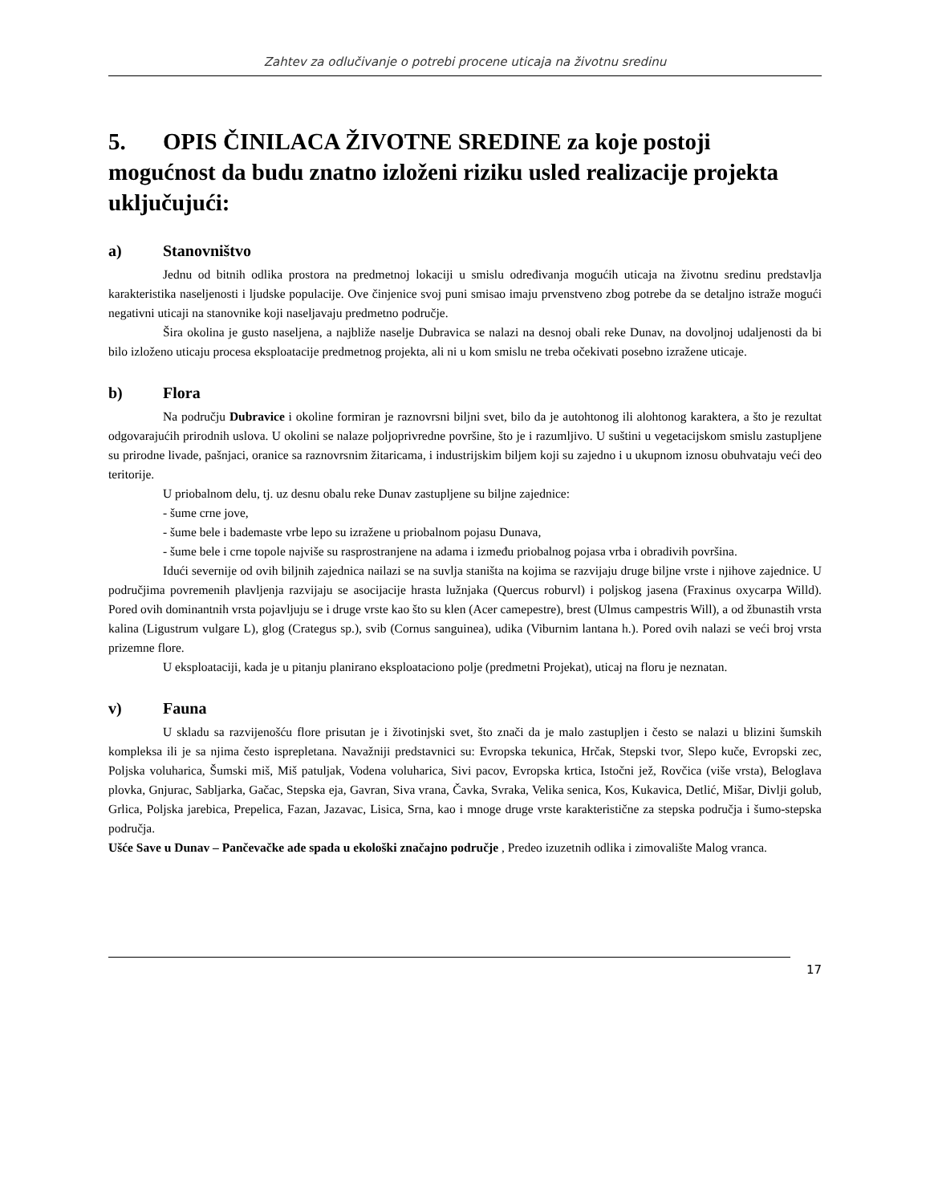Zahtev za odlučivanje o potrebi procene uticaja na životnu sredinu
5. OPIS ČINILACA ŽIVOTNE SREDINE za koje postoji mogućnost da budu znatno izloženi riziku usled realizacije projekta uključujući:
a) Stanovništvo
Jednu od bitnih odlika prostora na predmetnoj lokaciji u smislu određivanja mogućih uticaja na životnu sredinu predstavlja karakteristika naseljenosti i ljudske populacije. Ove činjenice svoj puni smisao imaju prvenstveno zbog potrebe da se detaljno istraže mogući negativni uticaji na stanovnike koji naseljavaju predmetno područje.
Šira okolina je gusto naseljena, a najbliže naselje Dubravica se nalazi na desnoj obali reke Dunav, na dovoljnoj udaljenosti da bi bilo izloženo uticaju procesa eksploatacije predmetnog projekta, ali ni u kom smislu ne treba očekivati posebno izražene uticaje.
b) Flora
Na području Dubravice i okoline formiran je raznovrsni biljni svet, bilo da je autohtonog ili alohtonog karaktera, a što je rezultat odgovarajućih prirodnih uslova. U okolini se nalaze poljoprivredne površine, što je i razumljivo. U suštini u vegetacijskom smislu zastupljene su prirodne livade, pašnjaci, oranice sa raznovrsnim žitaricama, i industrijskim biljem koji su zajedno i u ukupnom iznosu obuhvataju veći deo teritorije.
U priobalnom delu, tj. uz desnu obalu reke Dunav zastupljene su biljne zajednice:
- šume crne jove,
- šume bele i bademaste vrbe lepo su izražene u priobalnom pojasu Dunava,
- šume bele i crne topole najviše su rasprostranjene na adama i između priobalnog pojasa vrba i obradivih površina.
Idući severnije od ovih biljnih zajednica nailazi se na suvlja staništa na kojima se razvijaju druge biljne vrste i njihove zajednice. U područjima povremenih plavljenja razvijaju se asocijacije hrasta lužnjaka (Quercus roburvl) i poljskog jasena (Fraxinus oxycarpa Willd). Pored ovih dominantnih vrsta pojavljuju se i druge vrste kao što su klen (Acer camepestre), brest (Ulmus campestris Will), a od žbunastih vrsta kalina (Ligustrum vulgare L), glog (Crategus sp.), svib (Cornus sanguinea), udika (Viburnim lantana h.). Pored ovih nalazi se veći broj vrsta prizemne flore.
U eksploataciji, kada je u pitanju planirano eksploataciono polje (predmetni Projekat), uticaj na floru je neznatan.
v) Fauna
U skladu sa razvijenošću flore prisutan je i životinjski svet, što znači da je malo zastupljen i često se nalazi u blizini šumskih kompleksa ili je sa njima često isprepletana. Navažniji predstavnici su: Evropska tekunica, Hrčak, Stepski tvor, Slepo kuče, Evropski zec, Poljska voluharica, Šumski miš, Miš patuljak, Vodena voluharica, Sivi pacov, Evropska krtica, Istočni jež, Rovčica (više vrsta), Beloglava plovka, Gnjurac, Sabljarka, Gačac, Stepska eja, Gavran, Siva vrana, Čavka, Svraka, Velika senica, Kos, Kukavica, Detlić, Mišar, Divlji golub, Grlica, Poljska jarebica, Prepelica, Fazan, Jazavac, Lisica, Srna, kao i mnoge druge vrste karakteristične za stepska područja i šumo-stepska područja.
Ušće Save u Dunav – Pančevačke ade spada u ekološki značajno područje , Predeo izuzetnih odlika i zimovalište Malog vranca.
17